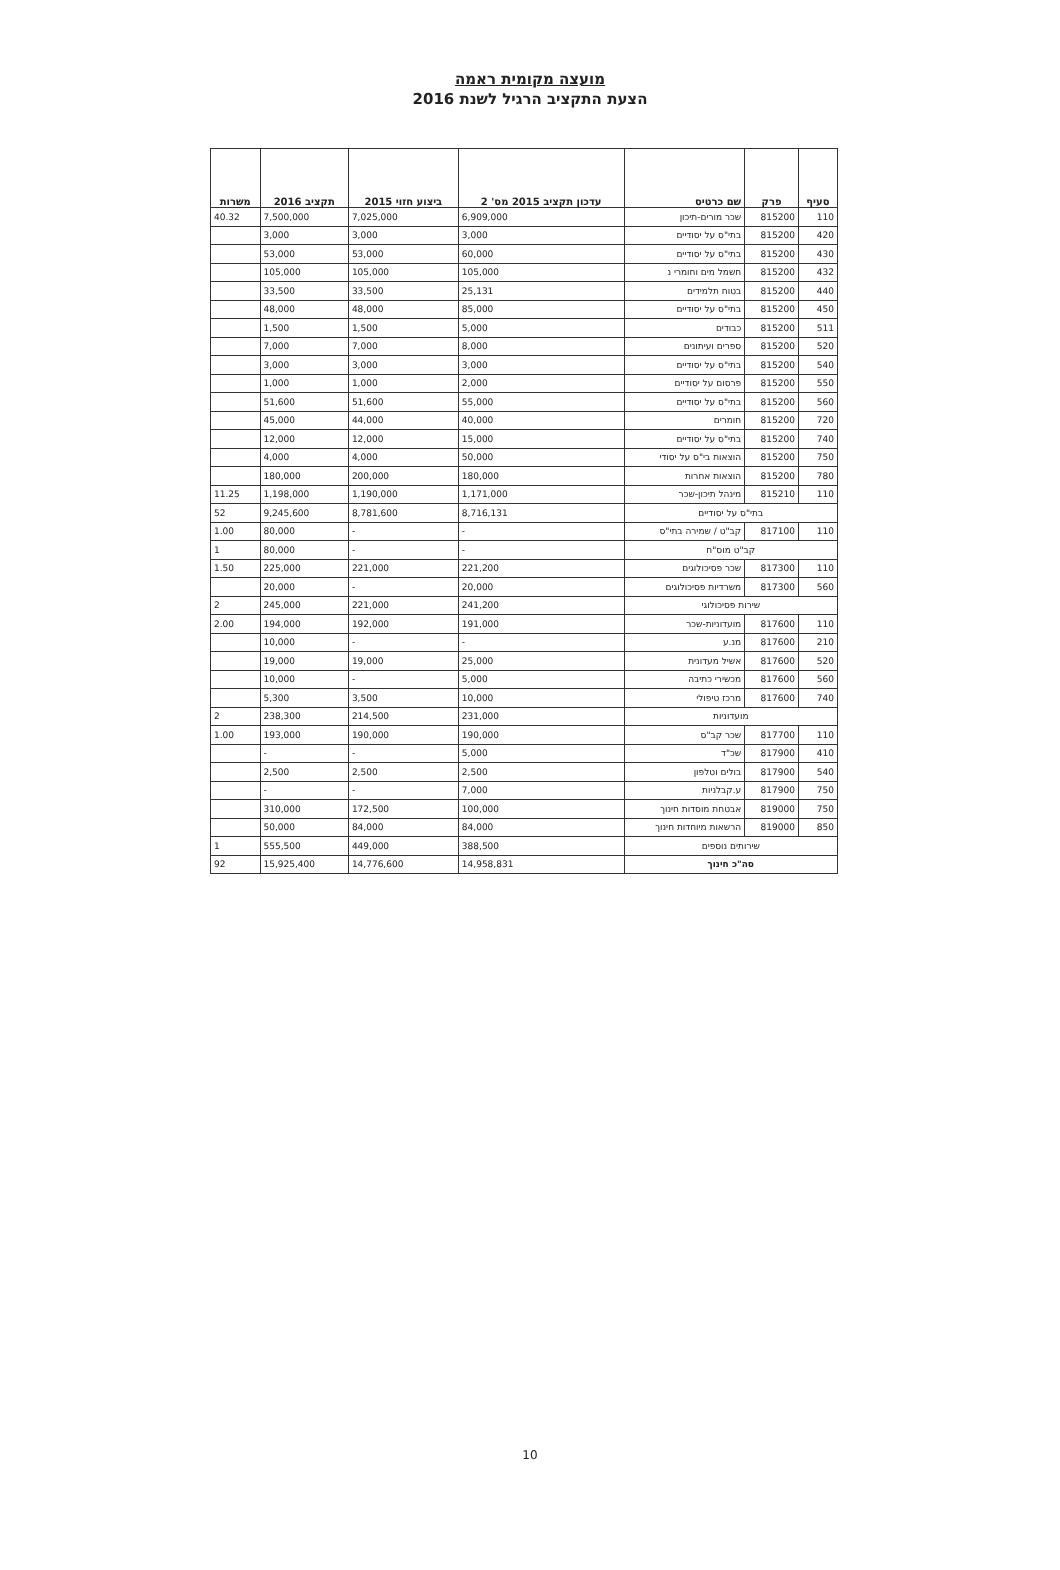מועצה מקומית ראמה
הצעת התקציב הרגיל לשנת 2016
| סעיף | פרק | שם כרטיס | עדכון תקציב 2015 מס' 2 | ביצוע חזוי 2015 | תקציב 2016 | משרות |
| --- | --- | --- | --- | --- | --- | --- |
| 110 | 815200 | שכר מורים-תיכון | 6,909,000 | 7,025,000 | 7,500,000 | 40.32 |
| 420 | 815200 | בתי"ס על יסודיים | 3,000 | 3,000 | 3,000 | |
| 430 | 815200 | בתי"ס על יסודיים | 60,000 | 53,000 | 53,000 | |
| 432 | 815200 | חשמל מים וחומרי נ | 105,000 | 105,000 | 105,000 | |
| 440 | 815200 | בטוח תלמידים | 25,131 | 33,500 | 33,500 | |
| 450 | 815200 | בתי"ס על יסודיים | 85,000 | 48,000 | 48,000 | |
| 511 | 815200 | כבודים | 5,000 | 1,500 | 1,500 | |
| 520 | 815200 | ספרים ועיתונים | 8,000 | 7,000 | 7,000 | |
| 540 | 815200 | בתי"ס על יסודיים | 3,000 | 3,000 | 3,000 | |
| 550 | 815200 | פרסום על יסודיים | 2,000 | 1,000 | 1,000 | |
| 560 | 815200 | בתי"ס על יסודיים | 55,000 | 51,600 | 51,600 | |
| 720 | 815200 | חומרים | 40,000 | 44,000 | 45,000 | |
| 740 | 815200 | בתי"ס על יסודיים | 15,000 | 12,000 | 12,000 | |
| 750 | 815200 | הוצאות בי"ס על יסודי | 50,000 | 4,000 | 4,000 | |
| 780 | 815200 | הוצאות אחרות | 180,000 | 200,000 | 180,000 | |
| 110 | 815210 | מינהל תיכון-שכר | 1,171,000 | 1,190,000 | 1,198,000 | 11.25 |
| בתי"ס על יסודיים | | | 8,716,131 | 8,781,600 | 9,245,600 | 52 |
| 110 | 817100 | קב"ט / שמירה בתי"ס | - | - | 80,000 | 1.00 |
| קב"ט מוס"ח | | | - | - | 80,000 | 1 |
| 110 | 817300 | שכר פסיכולוגים | 221,200 | 221,000 | 225,000 | 1.50 |
| 560 | 817300 | משרדיות פסיכולוגים | 20,000 | - | 20,000 | |
| שירות פסיכולוגי | | | 241,200 | 221,000 | 245,000 | 2 |
| 110 | 817600 | מועדוניות-שכר | 191,000 | 192,000 | 194,000 | 2.00 |
| 210 | 817600 | מנ.ע | - | - | 10,000 | |
| 520 | 817600 | אשיל מעדונית | 25,000 | 19,000 | 19,000 | |
| 560 | 817600 | מכשירי כתיבה | 5,000 | - | 10,000 | |
| 740 | 817600 | מרכז טיפולי | 10,000 | 3,500 | 5,300 | |
| מועדוניות | | | 231,000 | 214,500 | 238,300 | 2 |
| 110 | 817700 | שכר קב"ס | 190,000 | 190,000 | 193,000 | 1.00 |
| 410 | 817900 | שכ"ד | 5,000 | - | - | |
| 540 | 817900 | בולים וטלפון | 2,500 | 2,500 | 2,500 | |
| 750 | 817900 | ע.קבלניות | 7,000 | - | - | |
| 750 | 819000 | אבטחת מוסדות חינוך | 100,000 | 172,500 | 310,000 | |
| 850 | 819000 | הרשאות מיוחדות חינוך | 84,000 | 84,000 | 50,000 | |
| שירותים נוספים | | | 388,500 | 449,000 | 555,500 | 1 |
| סה"כ חינוך | | | 14,958,831 | 14,776,600 | 15,925,400 | 92 |
10